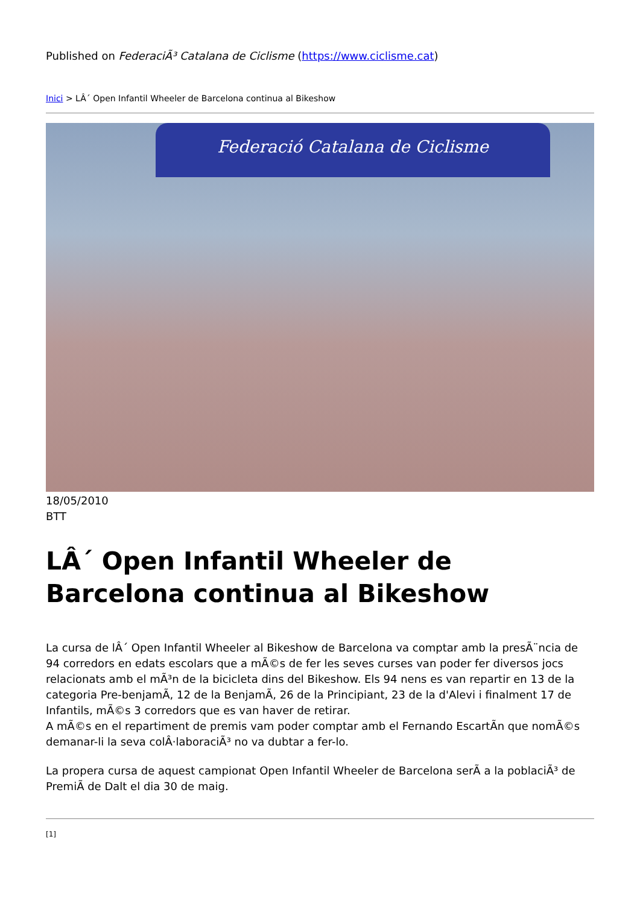Published on FederaciÃ³ Catalana de Ciclisme (https://www.ciclisme.cat)
Inici > LÂ´ Open Infantil Wheeler de Barcelona continua al Bikeshow
Federació Catalana de Ciclisme
18/05/2010
BTT
LÂ´ Open Infantil Wheeler de Barcelona continua al Bikeshow
La cursa de lÂ´ Open Infantil Wheeler al Bikeshow de Barcelona va comptar amb la presÃ¨ncia de 94 corredors en edats escolars que a mÃ©s de fer les seves curses van poder fer diversos jocs relacionats amb el mÃ³n de la bicicleta dins del Bikeshow. Els 94 nens es van repartir en 13 de la categoria Pre-benjamÃ, 12 de la BenjamÃ, 26 de la Principiant, 23 de la d'Alevi i finalment 17 de Infantils, mÃ©s 3 corredors que es van haver de retirar.
A mÃ©s en el repartiment de premis vam poder comptar amb el Fernando EscartÃn que nomÃ©s demanar-li la seva colÂ·laboraciÃ³ no va dubtar a fer-lo.
La propera cursa de aquest campionat Open Infantil Wheeler de Barcelona serÃ a la poblaciÃ³ de PremiÃ de Dalt el dia 30 de maig.
[1]